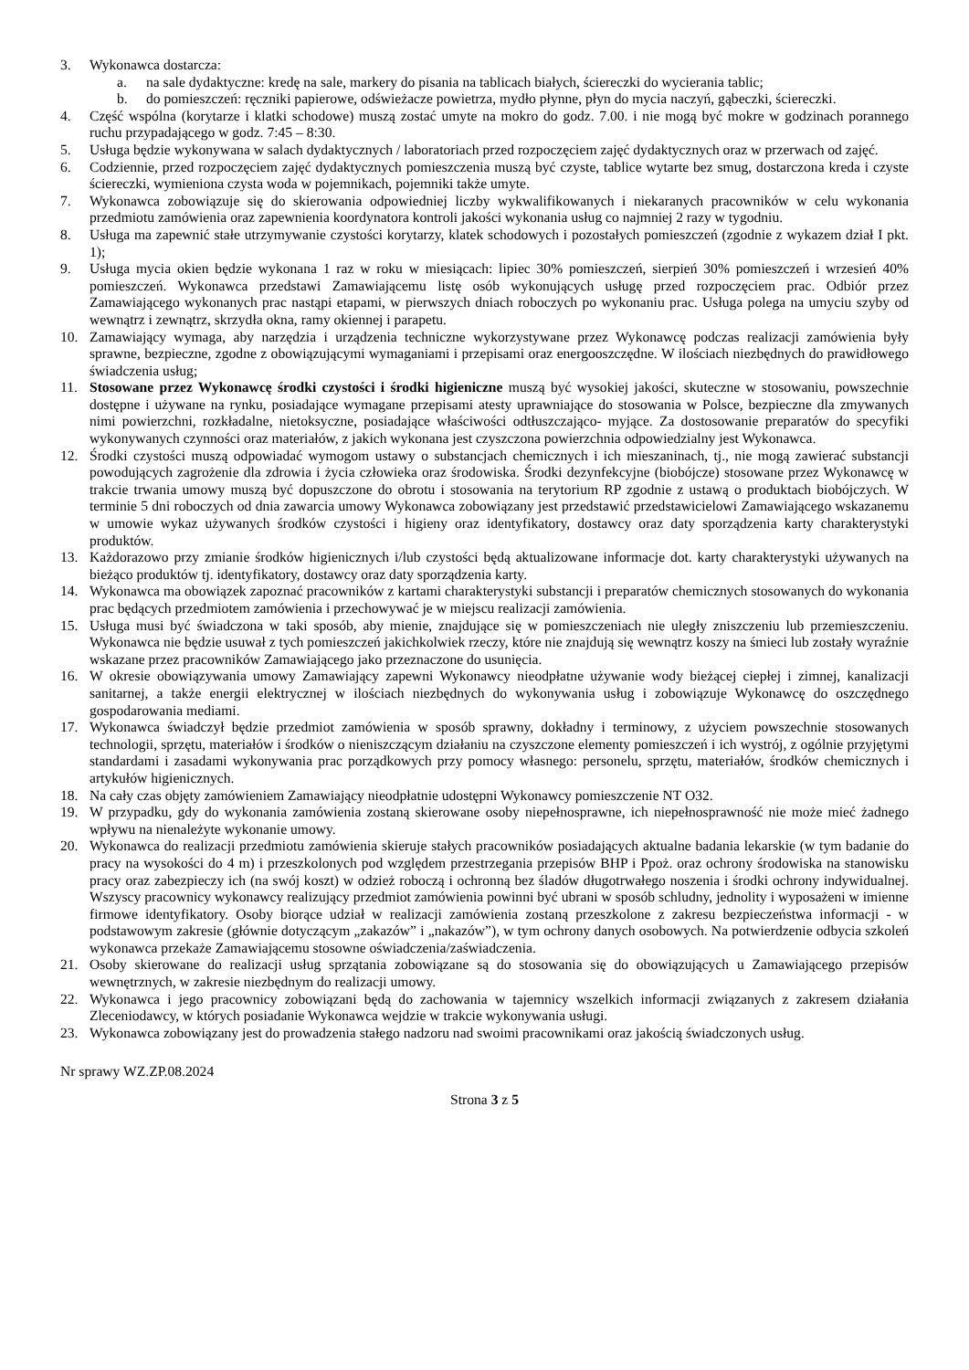3. Wykonawca dostarcza:
a. na sale dydaktyczne: kredę na sale, markery do pisania na tablicach białych, ściereczki do wycierania tablic;
b. do pomieszczeń: ręczniki papierowe, odświeżacze powietrza, mydło płynne, płyn do mycia naczyń, gąbeczki, ściereczki.
4. Część wspólna (korytarze i klatki schodowe) muszą zostać umyte na mokro do godz. 7.00. i nie mogą być mokre w godzinach porannego ruchu przypadającego w godz. 7:45 – 8:30.
5. Usługa będzie wykonywana w salach dydaktycznych / laboratoriach przed rozpoczęciem zajęć dydaktycznych oraz w przerwach od zajęć.
6. Codziennie, przed rozpoczęciem zajęć dydaktycznych pomieszczenia muszą być czyste, tablice wytarte bez smug, dostarczona kreda i czyste ściereczki, wymieniona czysta woda w pojemnikach, pojemniki także umyte.
7. Wykonawca zobowiązuje się do skierowania odpowiedniej liczby wykwalifikowanych i niekaranych pracowników w celu wykonania przedmiotu zamówienia oraz zapewnienia koordynatora kontroli jakości wykonania usług co najmniej 2 razy w tygodniu.
8. Usługa ma zapewnić stałe utrzymywanie czystości korytarzy, klatek schodowych i pozostałych pomieszczeń (zgodnie z wykazem dział I pkt. 1);
9. Usługa mycia okien będzie wykonana 1 raz w roku w miesiącach: lipiec 30% pomieszczeń, sierpień 30% pomieszczeń i wrzesień 40% pomieszczeń. Wykonawca przedstawi Zamawiającemu listę osób wykonujących usługę przed rozpoczęciem prac. Odbiór przez Zamawiającego wykonanych prac nastąpi etapami, w pierwszych dniach roboczych po wykonaniu prac. Usługa polega na umyciu szyby od wewnątrz i zewnątrz, skrzydła okna, ramy okiennej i parapetu.
10. Zamawiający wymaga, aby narzędzia i urządzenia techniczne wykorzystywane przez Wykonawcę podczas realizacji zamówienia były sprawne, bezpieczne, zgodne z obowiązującymi wymaganiami i przepisami oraz energooszczędne. W ilościach niezbędnych do prawidłowego świadczenia usług;
11. Stosowane przez Wykonawcę środki czystości i środki higieniczne muszą być wysokiej jakości, skuteczne w stosowaniu, powszechnie dostępne i używane na rynku, posiadające wymagane przepisami atesty uprawniające do stosowania w Polsce, bezpieczne dla zmywanych nimi powierzchni, rozkładalne, nietoksyczne, posiadające właściwości odtłuszczająco- myjące. Za dostosowanie preparatów do specyfiki wykonywanych czynności oraz materiałów, z jakich wykonana jest czyszczona powierzchnia odpowiedzialny jest Wykonawca.
12. Środki czystości muszą odpowiadać wymogom ustawy o substancjach chemicznych i ich mieszaninach, tj., nie mogą zawierać substancji powodujących zagrożenie dla zdrowia i życia człowieka oraz środowiska. Środki dezynfekcyjne (biobójcze) stosowane przez Wykonawcę w trakcie trwania umowy muszą być dopuszczone do obrotu i stosowania na terytorium RP zgodnie z ustawą o produktach biobójczych. W terminie 5 dni roboczych od dnia zawarcia umowy Wykonawca zobowiązany jest przedstawić przedstawicielowi Zamawiającego wskazanemu w umowie wykaz używanych środków czystości i higieny oraz identyfikatory, dostawcy oraz daty sporządzenia karty charakterystyki produktów.
13. Każdorazowo przy zmianie środków higienicznych i/lub czystości będą aktualizowane informacje dot. karty charakterystyki używanych na bieżąco produktów tj. identyfikatory, dostawcy oraz daty sporządzenia karty.
14. Wykonawca ma obowiązek zapoznać pracowników z kartami charakterystyki substancji i preparatów chemicznych stosowanych do wykonania prac będących przedmiotem zamówienia i przechowywać je w miejscu realizacji zamówienia.
15. Usługa musi być świadczona w taki sposób, aby mienie, znajdujące się w pomieszczeniach nie uległy zniszczeniu lub przemieszczeniu. Wykonawca nie będzie usuwał z tych pomieszczeń jakichkolwiek rzeczy, które nie znajdują się wewnątrz koszy na śmieci lub zostały wyraźnie wskazane przez pracowników Zamawiającego jako przeznaczone do usunięcia.
16. W okresie obowiązywania umowy Zamawiający zapewni Wykonawcy nieodpłatne używanie wody bieżącej ciepłej i zimnej, kanalizacji sanitarnej, a także energii elektrycznej w ilościach niezbędnych do wykonywania usług i zobowiązuje Wykonawcę do oszczędnego gospodarowania mediami.
17. Wykonawca świadczył będzie przedmiot zamówienia w sposób sprawny, dokładny i terminowy, z użyciem powszechnie stosowanych technologii, sprzętu, materiałów i środków o nieniszczącym działaniu na czyszczone elementy pomieszczeń i ich wystrój, z ogólnie przyjętymi standardami i zasadami wykonywania prac porządkowych przy pomocy własnego: personelu, sprzętu, materiałów, środków chemicznych i artykułów higienicznych.
18. Na cały czas objęty zamówieniem Zamawiający nieodpłatnie udostępni Wykonawcy pomieszczenie NT O32.
19. W przypadku, gdy do wykonania zamówienia zostaną skierowane osoby niepełnosprawne, ich niepełnosprawność nie może mieć żadnego wpływu na nienależyte wykonanie umowy.
20. Wykonawca do realizacji przedmiotu zamówienia skieruje stałych pracowników posiadających aktualne badania lekarskie (w tym badanie do pracy na wysokości do 4 m) i przeszkolonych pod względem przestrzegania przepisów BHP i Ppoż. oraz ochrony środowiska na stanowisku pracy oraz zabezpieczy ich (na swój koszt) w odzież roboczą i ochronną bez śladów długotrwałego noszenia i środki ochrony indywidualnej. Wszyscy pracownicy wykonawcy realizujący przedmiot zamówienia powinni być ubrani w sposób schludny, jednolity i wyposażeni w imienne firmowe identyfikatory. Osoby biorące udział w realizacji zamówienia zostaną przeszkolone z zakresu bezpieczeństwa informacji - w podstawowym zakresie (głównie dotyczącym „zakazów” i „nakazów”), w tym ochrony danych osobowych. Na potwierdzenie odbycia szkoleń wykonawca przekaże Zamawiającemu stosowne oświadczenia/zaświadczenia.
21. Osoby skierowane do realizacji usług sprzątania zobowiązane są do stosowania się do obowiązujących u Zamawiającego przepisów wewnętrznych, w zakresie niezbędnym do realizacji umowy.
22. Wykonawca i jego pracownicy zobowiązani będą do zachowania w tajemnicy wszelkich informacji związanych z zakresem działania Zleceniodawcy, w których posiadanie Wykonawca wejdzie w trakcie wykonywania usługi.
23. Wykonawca zobowiązany jest do prowadzenia stałego nadzoru nad swoimi pracownikami oraz jakością świadczonych usług.
Nr sprawy WZ.ZP.08.2024
Strona 3 z 5